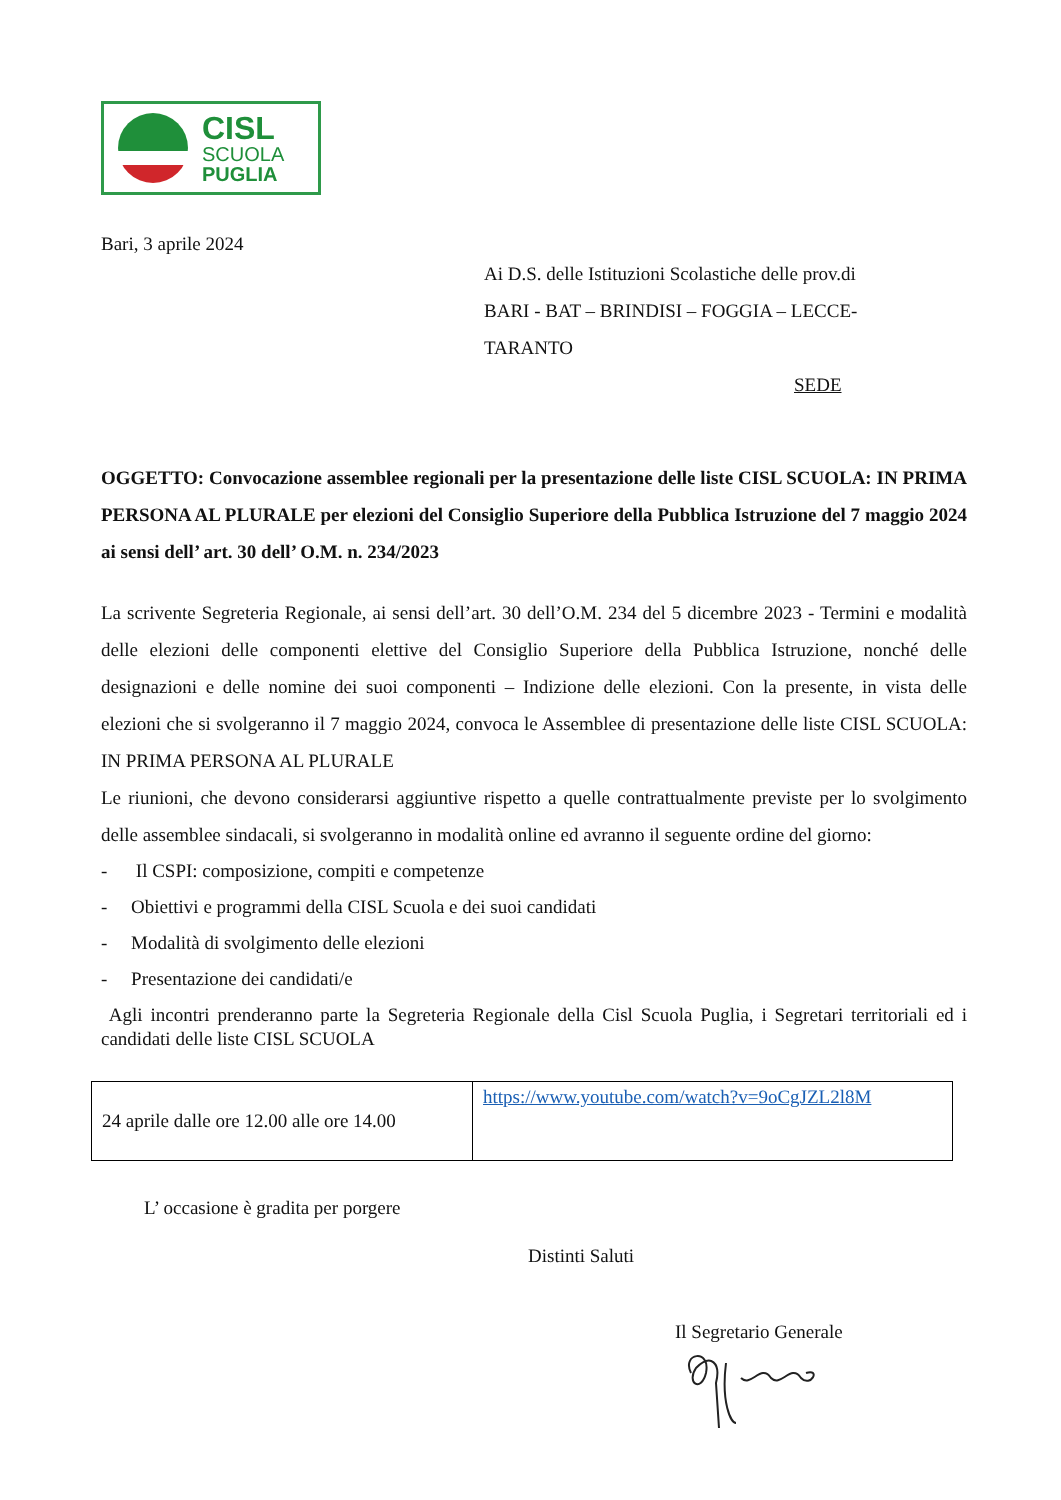CISL
SCUOLA
PUGLIA
Bari, 3 aprile 2024
Ai D.S. delle Istituzioni Scolastiche delle prov.di
BARI - BAT – BRINDISI – FOGGIA – LECCE-
TARANTO
SEDE
OGGETTO: Convocazione assemblee regionali per la presentazione delle liste CISL SCUOLA: IN PRIMA PERSONA AL PLURALE per elezioni del Consiglio Superiore della Pubblica Istruzione del 7 maggio 2024 ai sensi dell’ art. 30 dell’ O.M. n. 234/2023
La scrivente Segreteria Regionale, ai sensi dell’art. 30 dell’O.M. 234 del 5 dicembre 2023 - Termini e modalità delle elezioni delle componenti elettive del Consiglio Superiore della Pubblica Istruzione, nonché delle designazioni e delle nomine dei suoi componenti – Indizione delle elezioni. Con la presente, in vista delle elezioni che si svolgeranno il 7 maggio 2024, convoca le Assemblee di presentazione delle liste CISL SCUOLA: IN PRIMA PERSONA AL PLURALE
Le riunioni, che devono considerarsi aggiuntive rispetto a quelle contrattualmente previste per lo svolgimento delle assemblee sindacali, si svolgeranno in modalità online ed avranno il seguente ordine del giorno:
- Il CSPI: composizione, compiti e competenze
- Obiettivi e programmi della CISL Scuola e dei suoi candidati
- Modalità di svolgimento delle elezioni
- Presentazione dei candidati/e
Agli incontri prenderanno parte la Segreteria Regionale della Cisl Scuola Puglia, i Segretari territoriali ed i candidati delle liste CISL SCUOLA
| 24 aprile dalle ore 12.00 alle ore 14.00 | https://www.youtube.com/watch?v=9oCgJZL2l8M |
L’ occasione è gradita per porgere
Distinti Saluti
Il Segretario Generale